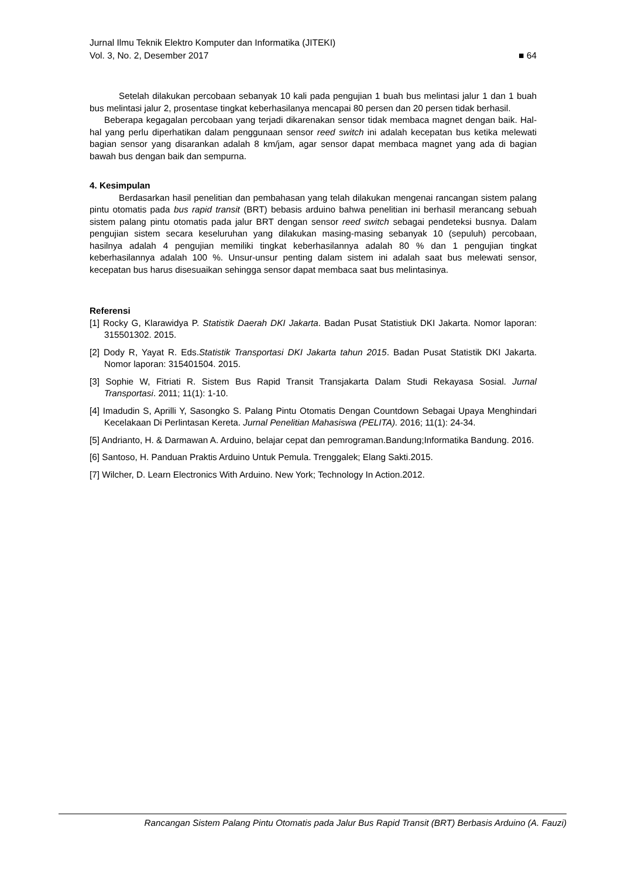Jurnal Ilmu Teknik Elektro Komputer dan Informatika (JITEKI)
Vol. 3, No. 2, Desember 2017 ■ 64
Setelah dilakukan percobaan sebanyak 10 kali pada pengujian 1 buah bus melintasi jalur 1 dan 1 buah bus melintasi jalur 2, prosentase tingkat keberhasilanya mencapai 80 persen dan 20 persen tidak berhasil.
Beberapa kegagalan percobaan yang terjadi dikarenakan sensor tidak membaca magnet dengan baik. Hal-hal yang perlu diperhatikan dalam penggunaan sensor reed switch ini adalah kecepatan bus ketika melewati bagian sensor yang disarankan adalah 8 km/jam, agar sensor dapat membaca magnet yang ada di bagian bawah bus dengan baik dan sempurna.
4. Kesimpulan
Berdasarkan hasil penelitian dan pembahasan yang telah dilakukan mengenai rancangan sistem palang pintu otomatis pada bus rapid transit (BRT) bebasis arduino bahwa penelitian ini berhasil merancang sebuah sistem palang pintu otomatis pada jalur BRT dengan sensor reed switch sebagai pendeteksi busnya. Dalam pengujian sistem secara keseluruhan yang dilakukan masing-masing sebanyak 10 (sepuluh) percobaan, hasilnya adalah 4 pengujian memiliki tingkat keberhasilannya adalah 80 % dan 1 pengujian tingkat keberhasilannya adalah 100 %. Unsur-unsur penting dalam sistem ini adalah saat bus melewati sensor, kecepatan bus harus disesuaikan sehingga sensor dapat membaca saat bus melintasinya.
Referensi
[1] Rocky G, Klarawidya P. Statistik Daerah DKI Jakarta. Badan Pusat Statistiuk DKI Jakarta. Nomor laporan: 315501302. 2015.
[2] Dody R, Yayat R. Eds.Statistik Transportasi DKI Jakarta tahun 2015. Badan Pusat Statistik DKI Jakarta. Nomor laporan: 315401504. 2015.
[3] Sophie W, Fitriati R. Sistem Bus Rapid Transit Transjakarta Dalam Studi Rekayasa Sosial. Jurnal Transportasi. 2011; 11(1): 1-10.
[4] Imadudin S, Aprilli Y, Sasongko S. Palang Pintu Otomatis Dengan Countdown Sebagai Upaya Menghindari Kecelakaan Di Perlintasan Kereta. Jurnal Penelitian Mahasiswa (PELITA). 2016; 11(1): 24-34.
[5] Andrianto, H. & Darmawan A. Arduino, belajar cepat dan pemrograman.Bandung;Informatika Bandung. 2016.
[6] Santoso, H. Panduan Praktis Arduino Untuk Pemula. Trenggalek; Elang Sakti.2015.
[7] Wilcher, D. Learn Electronics With Arduino. New York; Technology In Action.2012.
Rancangan Sistem Palang Pintu Otomatis pada Jalur Bus Rapid Transit (BRT) Berbasis Arduino (A. Fauzi)